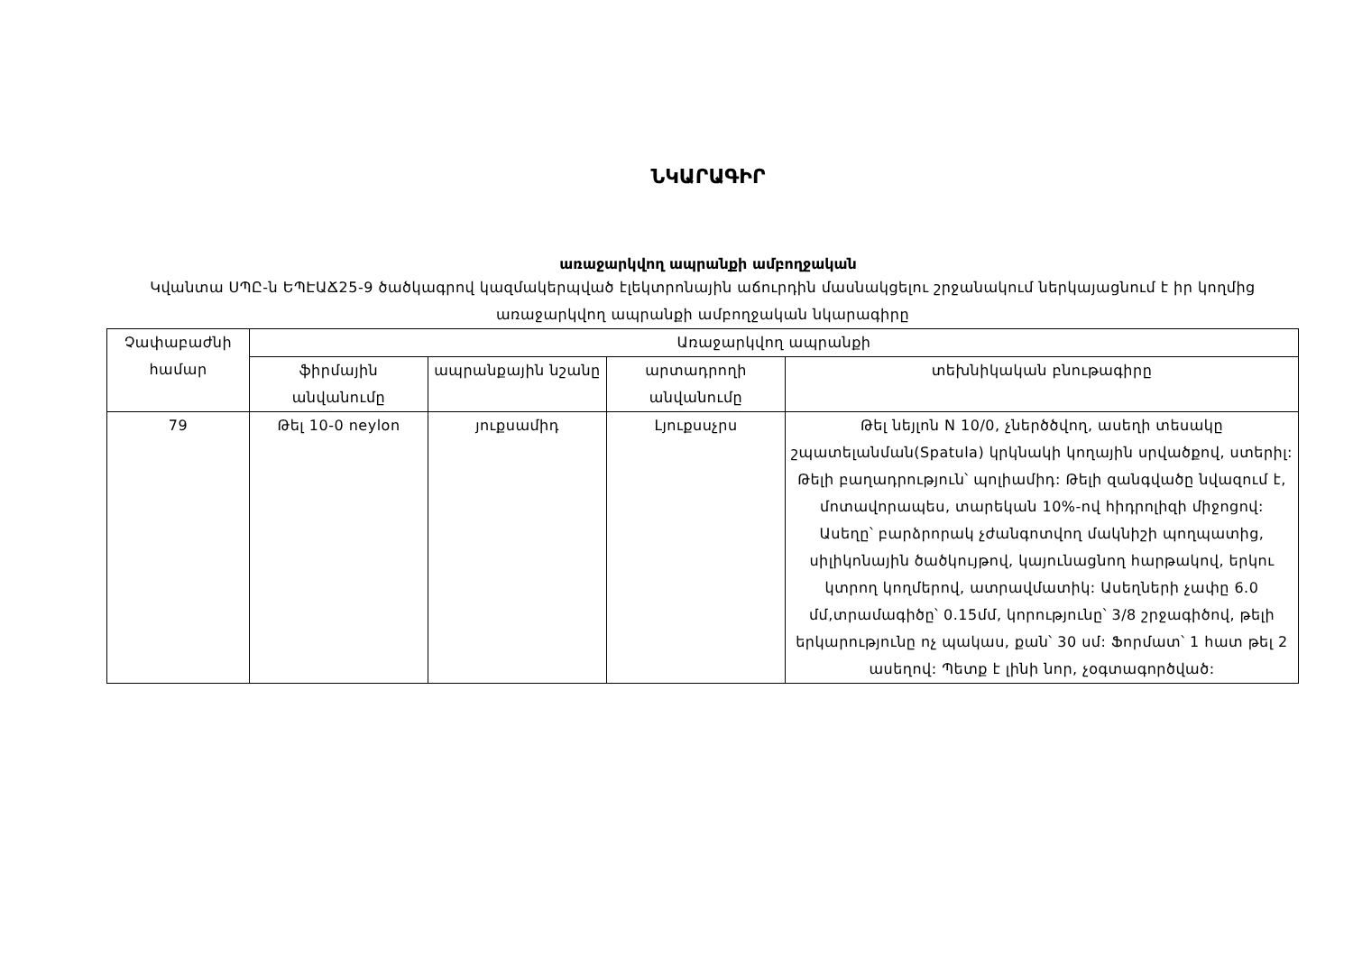ՆԿԱՐԱԳԻՐ
առաջարկվող ապրանքի ամբողջական
Կվանտա ՍՊԸ-ն ԵՊԷԱՃ25-9 ծածկագրով կազմակերպված էլեկտրոնային աճուրդին մասնակցելու շրջանակում ներկայացնում է իր կողմից առաջարկվող ապրանքի ամբողջական նկարագիրը
| Չափաբաժնի համար | Առաջարկվող ապրանքի | | | |
| --- | --- | --- | --- | --- |
| | ֆիրմային անվանումը | ապրանքային նշանը | արտադրողի անվանումը | տեխնիկական բնութագիրը |
| 79 | Թել 10-0 neylon | յուքսամիդ | Լյուքսսչրս | Թել նեյլոն N 10/0, չներծծվող, ասեղի տեսակը շպատելանման(Spatula) կրկնակի կողային սրվածքով, ստերիլ: Թելի բաղադրություն՝ պոլիամիդ: Թելի զանգվածը նվազում է, մոտավորապես, տարեկան 10%-ով հիդրոլիզի միջոցով: Ասեղը՝ բարձրորակ չժանգոտվող մակնիշի պողպատից, սիլիկոնային ծածկույթով, կայունացնող հարթակով, երկու կտրող կողմերով, ատրավմատիկ: Ասեղների չափը 6.0 մմ,տրամագիծը՝ 0.15մմ, կորությունը՝ 3/8 շրջագիծով, թելի երկարությունը ոչ պակաս, քան՝ 30 սմ: Ֆորմատ՝ 1 հատ թել 2 ասեղով: Պետք է լինի նոր, չօգտագործված: |